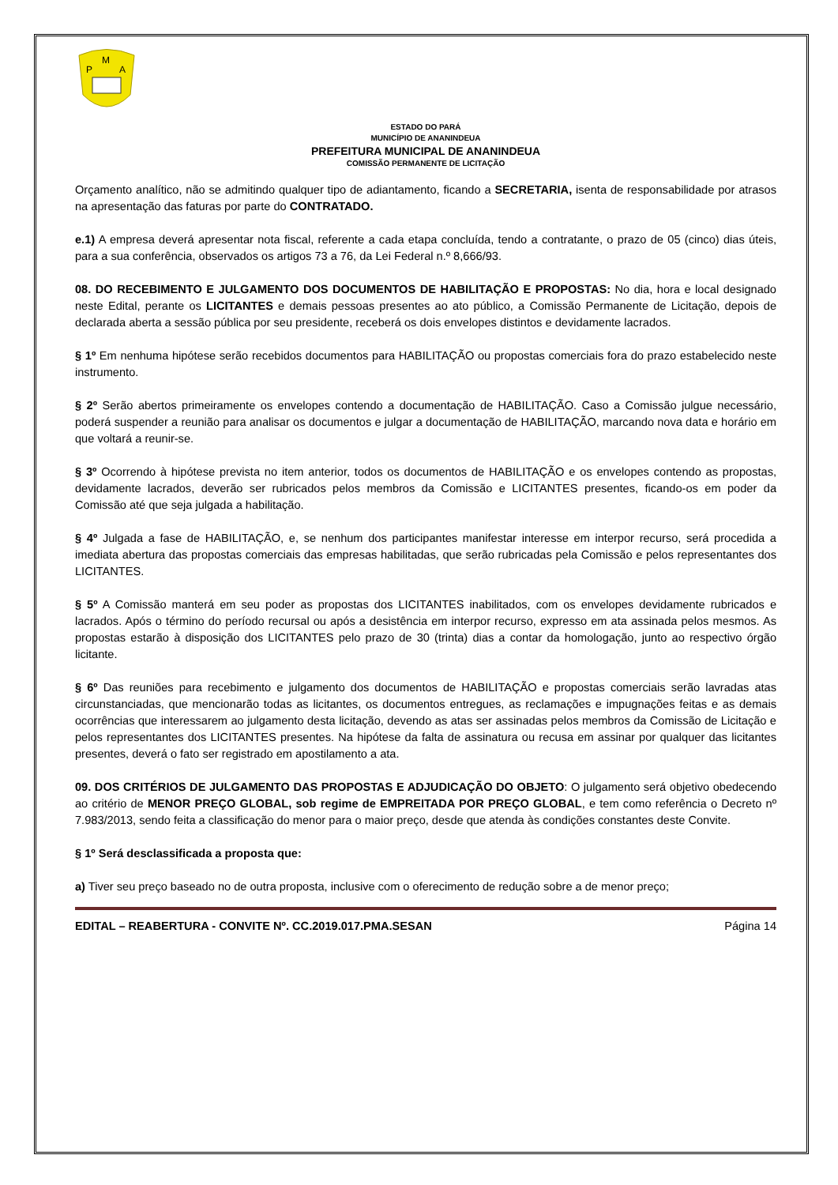P
M
A
ESTADO DO PARÁ
MUNICÍPIO DE ANANINDEUA
PREFEITURA MUNICIPAL DE ANANINDEUA
COMISSÃO PERMANENTE DE LICITAÇÃO
Orçamento analítico, não se admitindo qualquer tipo de adiantamento, ficando a SECRETARIA, isenta de responsabilidade por atrasos na apresentação das faturas por parte do CONTRATADO.
e.1) A empresa deverá apresentar nota fiscal, referente a cada etapa concluída, tendo a contratante, o prazo de 05 (cinco) dias úteis, para a sua conferência, observados os artigos 73 a 76, da Lei Federal n.º 8,666/93.
08. DO RECEBIMENTO E JULGAMENTO DOS DOCUMENTOS DE HABILITAÇÃO E PROPOSTAS: No dia, hora e local designado neste Edital, perante os LICITANTES e demais pessoas presentes ao ato público, a Comissão Permanente de Licitação, depois de declarada aberta a sessão pública por seu presidente, receberá os dois envelopes distintos e devidamente lacrados.
§ 1º Em nenhuma hipótese serão recebidos documentos para HABILITAÇÃO ou propostas comerciais fora do prazo estabelecido neste instrumento.
§ 2º Serão abertos primeiramente os envelopes contendo a documentação de HABILITAÇÃO. Caso a Comissão julgue necessário, poderá suspender a reunião para analisar os documentos e julgar a documentação de HABILITAÇÃO, marcando nova data e horário em que voltará a reunir-se.
§ 3º Ocorrendo à hipótese prevista no item anterior, todos os documentos de HABILITAÇÃO e os envelopes contendo as propostas, devidamente lacrados, deverão ser rubricados pelos membros da Comissão e LICITANTES presentes, ficando-os em poder da Comissão até que seja julgada a habilitação.
§ 4º Julgada a fase de HABILITAÇÃO, e, se nenhum dos participantes manifestar interesse em interpor recurso, será procedida a imediata abertura das propostas comerciais das empresas habilitadas, que serão rubricadas pela Comissão e pelos representantes dos LICITANTES.
§ 5º A Comissão manterá em seu poder as propostas dos LICITANTES inabilitados, com os envelopes devidamente rubricados e lacrados. Após o término do período recursal ou após a desistência em interpor recurso, expresso em ata assinada pelos mesmos. As propostas estarão à disposição dos LICITANTES pelo prazo de 30 (trinta) dias a contar da homologação, junto ao respectivo órgão licitante.
§ 6º Das reuniões para recebimento e julgamento dos documentos de HABILITAÇÃO e propostas comerciais serão lavradas atas circunstanciadas, que mencionarão todas as licitantes, os documentos entregues, as reclamações e impugnações feitas e as demais ocorrências que interessarem ao julgamento desta licitação, devendo as atas ser assinadas pelos membros da Comissão de Licitação e pelos representantes dos LICITANTES presentes. Na hipótese da falta de assinatura ou recusa em assinar por qualquer das licitantes presentes, deverá o fato ser registrado em apostilamento a ata.
09. DOS CRITÉRIOS DE JULGAMENTO DAS PROPOSTAS E ADJUDICAÇÃO DO OBJETO: O julgamento será objetivo obedecendo ao critério de MENOR PREÇO GLOBAL, sob regime de EMPREITADA POR PREÇO GLOBAL, e tem como referência o Decreto nº 7.983/2013, sendo feita a classificação do menor para o maior preço, desde que atenda às condições constantes deste Convite.
§ 1º Será desclassificada a proposta que:
a) Tiver seu preço baseado no de outra proposta, inclusive com o oferecimento de redução sobre a de menor preço;
EDITAL – REABERTURA - CONVITE Nº. CC.2019.017.PMA.SESAN Página 14